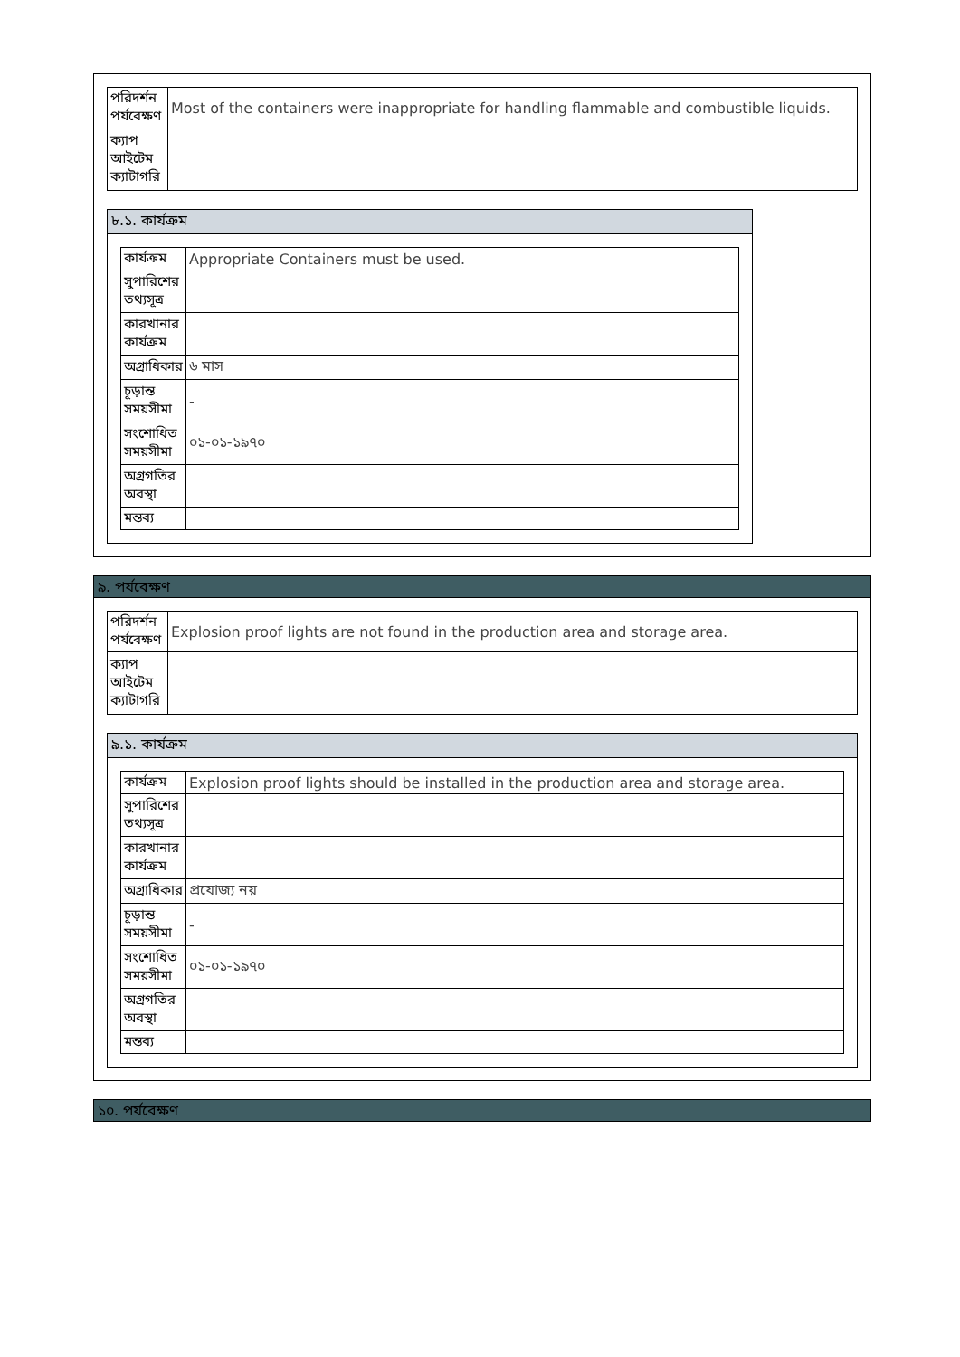| পরিদর্শন পর্যবেক্ষণ | Most of the containers were inappropriate for handling flammable and combustible liquids. |
| ক্যাপ আইটেম ক্যাটাগরি | |
৮.১. কার্যক্রম
| কার্যক্রম | Appropriate Containers must be used. |
| সুপারিশের তথ্যসূত্র | |
| কারখানার কার্যক্রম | |
| অগ্রাধিকার | ৬ মাস |
| চূড়ান্ত সময়সীমা | - |
| সংশোধিত সময়সীমা | ০১-০১-১৯৭০ |
| অগ্রগতির অবস্থা | |
| মন্তব্য | |
৯. পর্যবেক্ষণ
| পরিদর্শন পর্যবেক্ষণ | Explosion proof lights are not found in the production area and storage area. |
| ক্যাপ আইটেম ক্যাটাগরি | |
৯.১. কার্যক্রম
| কার্যক্রম | Explosion proof lights should be installed in the production area and storage area. |
| সুপারিশের তথ্যসূত্র | |
| কারখানার কার্যক্রম | |
| অগ্রাধিকার | প্রযোজ্য নয় |
| চূড়ান্ত সময়সীমা | - |
| সংশোধিত সময়সীমা | ০১-০১-১৯৭০ |
| অগ্রগতির অবস্থা | |
| মন্তব্য | |
১০. পর্যবেক্ষণ